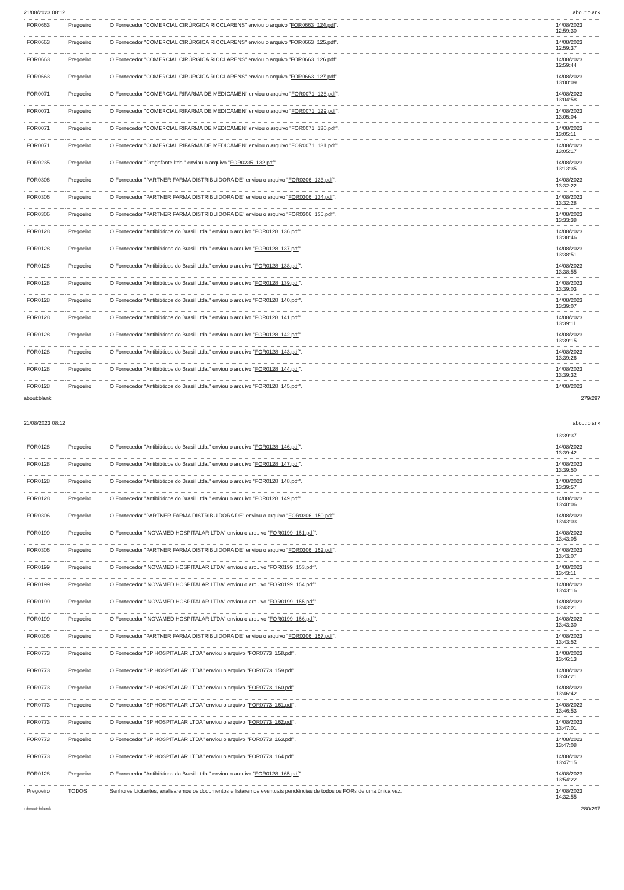21/08/2023 08:12 about:blank
| FOR0663 | Pregoeiro | O Fornecedor "COMERCIAL CIRÚRGICA RIOCLARENS" enviou o arquivo " FOR0663_124.pdf ". | 14/08/2023 12:59:30 |
| FOR0663 | Pregoeiro | O Fornecedor "COMERCIAL CIRÚRGICA RIOCLARENS" enviou o arquivo " FOR0663_125.pdf ". | 14/08/2023 12:59:37 |
| FOR0663 | Pregoeiro | O Fornecedor "COMERCIAL CIRÚRGICA RIOCLARENS" enviou o arquivo " FOR0663_126.pdf ". | 14/08/2023 12:59:44 |
| FOR0663 | Pregoeiro | O Fornecedor "COMERCIAL CIRÚRGICA RIOCLARENS" enviou o arquivo " FOR0663_127.pdf ". | 14/08/2023 13:00:09 |
| FOR0071 | Pregoeiro | O Fornecedor "COMERCIAL RIFARMA DE MEDICAMEN" enviou o arquivo " FOR0071_128.pdf ". | 14/08/2023 13:04:58 |
| FOR0071 | Pregoeiro | O Fornecedor "COMERCIAL RIFARMA DE MEDICAMEN" enviou o arquivo " FOR0071_129.pdf ". | 14/08/2023 13:05:04 |
| FOR0071 | Pregoeiro | O Fornecedor "COMERCIAL RIFARMA DE MEDICAMEN" enviou o arquivo " FOR0071_130.pdf ". | 14/08/2023 13:05:11 |
| FOR0071 | Pregoeiro | O Fornecedor "COMERCIAL RIFARMA DE MEDICAMEN" enviou o arquivo " FOR0071_131.pdf ". | 14/08/2023 13:05:17 |
| FOR0235 | Pregoeiro | O Fornecedor "Drogafonte ltda " enviou o arquivo " FOR0235_132.pdf ". | 14/08/2023 13:13:35 |
| FOR0306 | Pregoeiro | O Fornecedor "PARTNER FARMA DISTRIBUIDORA DE" enviou o arquivo " FOR0306_133.pdf ". | 14/08/2023 13:32:22 |
| FOR0306 | Pregoeiro | O Fornecedor "PARTNER FARMA DISTRIBUIDORA DE" enviou o arquivo " FOR0306_134.pdf ". | 14/08/2023 13:32:28 |
| FOR0306 | Pregoeiro | O Fornecedor "PARTNER FARMA DISTRIBUIDORA DE" enviou o arquivo " FOR0306_135.pdf ". | 14/08/2023 13:33:38 |
| FOR0128 | Pregoeiro | O Fornecedor "Antibióticos do Brasil Ltda." enviou o arquivo " FOR0128_136.pdf ". | 14/08/2023 13:38:46 |
| FOR0128 | Pregoeiro | O Fornecedor "Antibióticos do Brasil Ltda." enviou o arquivo " FOR0128_137.pdf ". | 14/08/2023 13:38:51 |
| FOR0128 | Pregoeiro | O Fornecedor "Antibióticos do Brasil Ltda." enviou o arquivo " FOR0128_138.pdf ". | 14/08/2023 13:38:55 |
| FOR0128 | Pregoeiro | O Fornecedor "Antibióticos do Brasil Ltda." enviou o arquivo " FOR0128_139.pdf ". | 14/08/2023 13:39:03 |
| FOR0128 | Pregoeiro | O Fornecedor "Antibióticos do Brasil Ltda." enviou o arquivo " FOR0128_140.pdf ". | 14/08/2023 13:39:07 |
| FOR0128 | Pregoeiro | O Fornecedor "Antibióticos do Brasil Ltda." enviou o arquivo " FOR0128_141.pdf ". | 14/08/2023 13:39:11 |
| FOR0128 | Pregoeiro | O Fornecedor "Antibióticos do Brasil Ltda." enviou o arquivo " FOR0128_142.pdf ". | 14/08/2023 13:39:15 |
| FOR0128 | Pregoeiro | O Fornecedor "Antibióticos do Brasil Ltda." enviou o arquivo " FOR0128_143.pdf ". | 14/08/2023 13:39:26 |
| FOR0128 | Pregoeiro | O Fornecedor "Antibióticos do Brasil Ltda." enviou o arquivo " FOR0128_144.pdf ". | 14/08/2023 13:39:32 |
| FOR0128 | Pregoeiro | O Fornecedor "Antibióticos do Brasil Ltda." enviou o arquivo " FOR0128_145.pdf ". | 14/08/2023 |
about:blank 279/297
21/08/2023 08:12 about:blank
| | | | 13:39:37 |
| FOR0128 | Pregoeiro | O Fornecedor "Antibióticos do Brasil Ltda." enviou o arquivo " FOR0128_146.pdf ". | 14/08/2023 13:39:42 |
| FOR0128 | Pregoeiro | O Fornecedor "Antibióticos do Brasil Ltda." enviou o arquivo " FOR0128_147.pdf ". | 14/08/2023 13:39:50 |
| FOR0128 | Pregoeiro | O Fornecedor "Antibióticos do Brasil Ltda." enviou o arquivo " FOR0128_148.pdf ". | 14/08/2023 13:39:57 |
| FOR0128 | Pregoeiro | O Fornecedor "Antibióticos do Brasil Ltda." enviou o arquivo " FOR0128_149.pdf ". | 14/08/2023 13:40:06 |
| FOR0306 | Pregoeiro | O Fornecedor "PARTNER FARMA DISTRIBUIDORA DE" enviou o arquivo " FOR0306_150.pdf ". | 14/08/2023 13:43:03 |
| FOR0199 | Pregoeiro | O Fornecedor "INOVAMED HOSPITALAR LTDA" enviou o arquivo " FOR0199_151.pdf ". | 14/08/2023 13:43:05 |
| FOR0306 | Pregoeiro | O Fornecedor "PARTNER FARMA DISTRIBUIDORA DE" enviou o arquivo " FOR0306_152.pdf ". | 14/08/2023 13:43:07 |
| FOR0199 | Pregoeiro | O Fornecedor "INOVAMED HOSPITALAR LTDA" enviou o arquivo " FOR0199_153.pdf ". | 14/08/2023 13:43:11 |
| FOR0199 | Pregoeiro | O Fornecedor "INOVAMED HOSPITALAR LTDA" enviou o arquivo " FOR0199_154.pdf ". | 14/08/2023 13:43:16 |
| FOR0199 | Pregoeiro | O Fornecedor "INOVAMED HOSPITALAR LTDA" enviou o arquivo " FOR0199_155.pdf ". | 14/08/2023 13:43:21 |
| FOR0199 | Pregoeiro | O Fornecedor "INOVAMED HOSPITALAR LTDA" enviou o arquivo " FOR0199_156.pdf ". | 14/08/2023 13:43:30 |
| FOR0306 | Pregoeiro | O Fornecedor "PARTNER FARMA DISTRIBUIDORA DE" enviou o arquivo " FOR0306_157.pdf ". | 14/08/2023 13:43:52 |
| FOR0773 | Pregoeiro | O Fornecedor "SP HOSPITALAR LTDA" enviou o arquivo " FOR0773_158.pdf ". | 14/08/2023 13:46:13 |
| FOR0773 | Pregoeiro | O Fornecedor "SP HOSPITALAR LTDA" enviou o arquivo " FOR0773_159.pdf ". | 14/08/2023 13:46:21 |
| FOR0773 | Pregoeiro | O Fornecedor "SP HOSPITALAR LTDA" enviou o arquivo " FOR0773_160.pdf ". | 14/08/2023 13:46:42 |
| FOR0773 | Pregoeiro | O Fornecedor "SP HOSPITALAR LTDA" enviou o arquivo " FOR0773_161.pdf ". | 14/08/2023 13:46:53 |
| FOR0773 | Pregoeiro | O Fornecedor "SP HOSPITALAR LTDA" enviou o arquivo " FOR0773_162.pdf ". | 14/08/2023 13:47:01 |
| FOR0773 | Pregoeiro | O Fornecedor "SP HOSPITALAR LTDA" enviou o arquivo " FOR0773_163.pdf ". | 14/08/2023 13:47:08 |
| FOR0773 | Pregoeiro | O Fornecedor "SP HOSPITALAR LTDA" enviou o arquivo " FOR0773_164.pdf ". | 14/08/2023 13:47:15 |
| FOR0128 | Pregoeiro | O Fornecedor "Antibióticos do Brasil Ltda." enviou o arquivo " FOR0128_165.pdf ". | 14/08/2023 13:54:22 |
| Pregoeiro | TODOS | Senhores Licitantes, analisaremos os documentos e listaremos eventuais pendências de todos os FORs de uma única vez. | 14/08/2023 14:32:55 |
about:blank 280/297